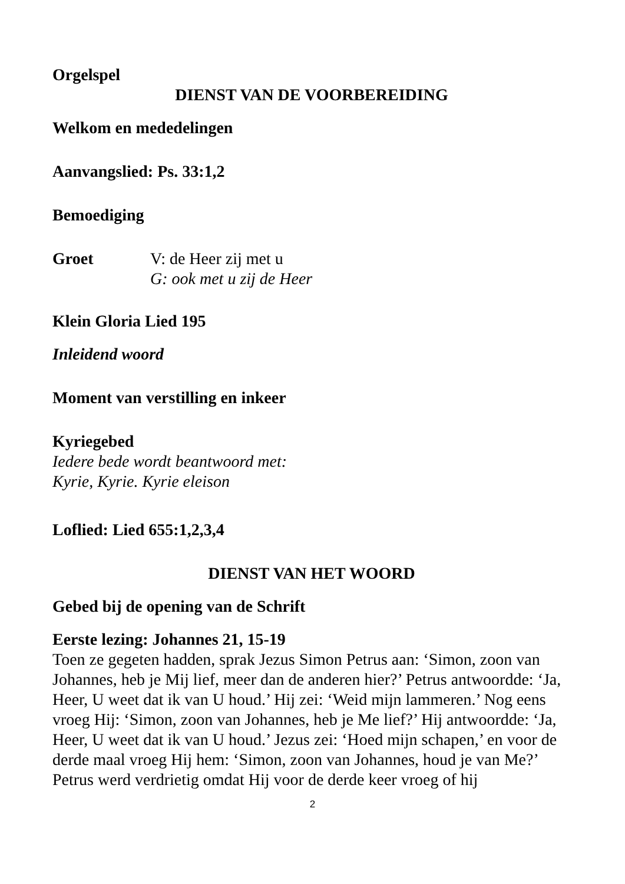Orgelspel
DIENST VAN DE VOORBEREIDING
Welkom en mededelingen
Aanvangslied: Ps. 33:1,2
Bemoediging
Groet V: de Heer zij met u
G: ook met u zij de Heer
Klein Gloria Lied 195
Inleidend woord
Moment van verstilling en inkeer
Kyriegebed
Iedere bede wordt beantwoord met:
Kyrie, Kyrie. Kyrie eleison
Loflied: Lied 655:1,2,3,4
DIENST VAN HET WOORD
Gebed bij de opening van de Schrift
Eerste lezing: Johannes 21, 15-19
Toen ze gegeten hadden, sprak Jezus Simon Petrus aan: ‘Simon, zoon van Johannes, heb je Mij lief, meer dan de anderen hier?’ Petrus antwoordde: ‘Ja, Heer, U weet dat ik van U houd.’ Hij zei: ‘Weid mijn lammeren.’ Nog eens vroeg Hij: ‘Simon, zoon van Johannes, heb je Me lief?’ Hij antwoordde: ‘Ja, Heer, U weet dat ik van U houd.’ Jezus zei: ‘Hoed mijn schapen,’ en voor de derde maal vroeg Hij hem: ‘Simon, zoon van Johannes, houd je van Me?’ Petrus werd verdrietig omdat Hij voor de derde keer vroeg of hij
2